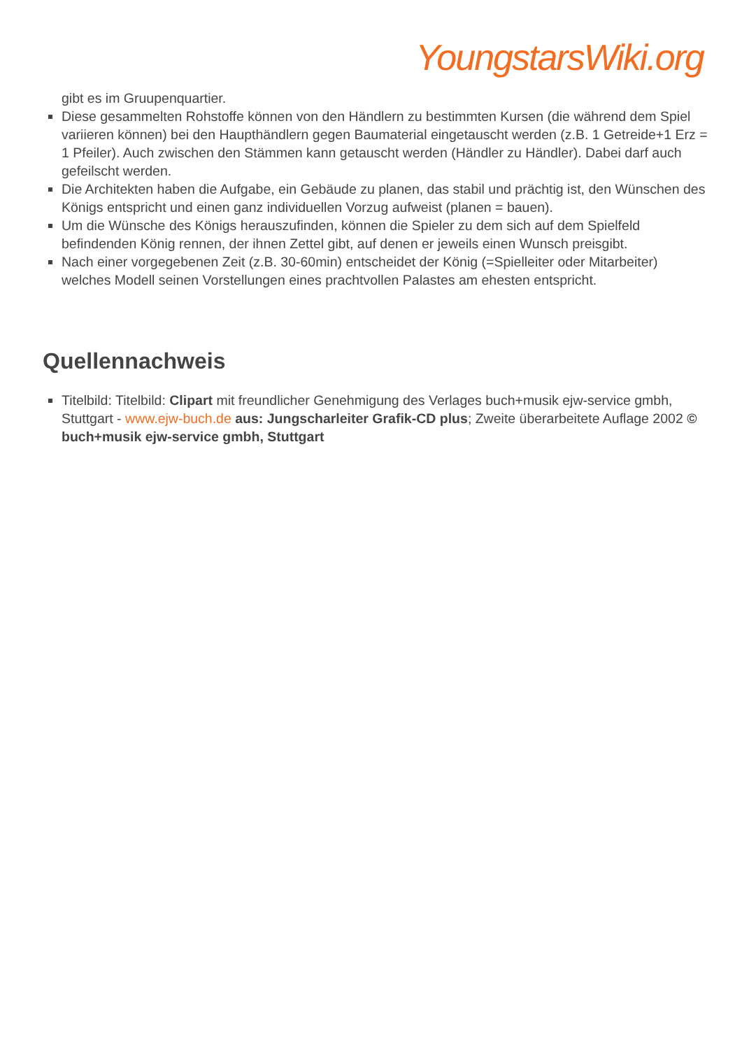YoungstarsWiki.org
gibt es im Gruupenquartier.
Diese gesammelten Rohstoffe können von den Händlern zu bestimmten Kursen (die während dem Spiel variieren können) bei den Haupthändlern gegen Baumaterial eingetauscht werden (z.B. 1 Getreide+1 Erz = 1 Pfeiler). Auch zwischen den Stämmen kann getauscht werden (Händler zu Händler). Dabei darf auch gefeilscht werden.
Die Architekten haben die Aufgabe, ein Gebäude zu planen, das stabil und prächtig ist, den Wünschen des Königs entspricht und einen ganz individuellen Vorzug aufweist (planen = bauen).
Um die Wünsche des Königs herauszufinden, können die Spieler zu dem sich auf dem Spielfeld befindenden König rennen, der ihnen Zettel gibt, auf denen er jeweils einen Wunsch preisgibt.
Nach einer vorgegebenen Zeit (z.B. 30-60min) entscheidet der König (=Spielleiter oder Mitarbeiter) welches Modell seinen Vorstellungen eines prachtvollen Palastes am ehesten entspricht.
Quellennachweis
Titelbild: Titelbild: Clipart mit freundlicher Genehmigung des Verlages buch+musik ejw-service gmbh, Stuttgart - www.ejw-buch.de aus: Jungscharleiter Grafik-CD plus; Zweite überarbeitete Auflage 2002 © buch+musik ejw-service gmbh, Stuttgart